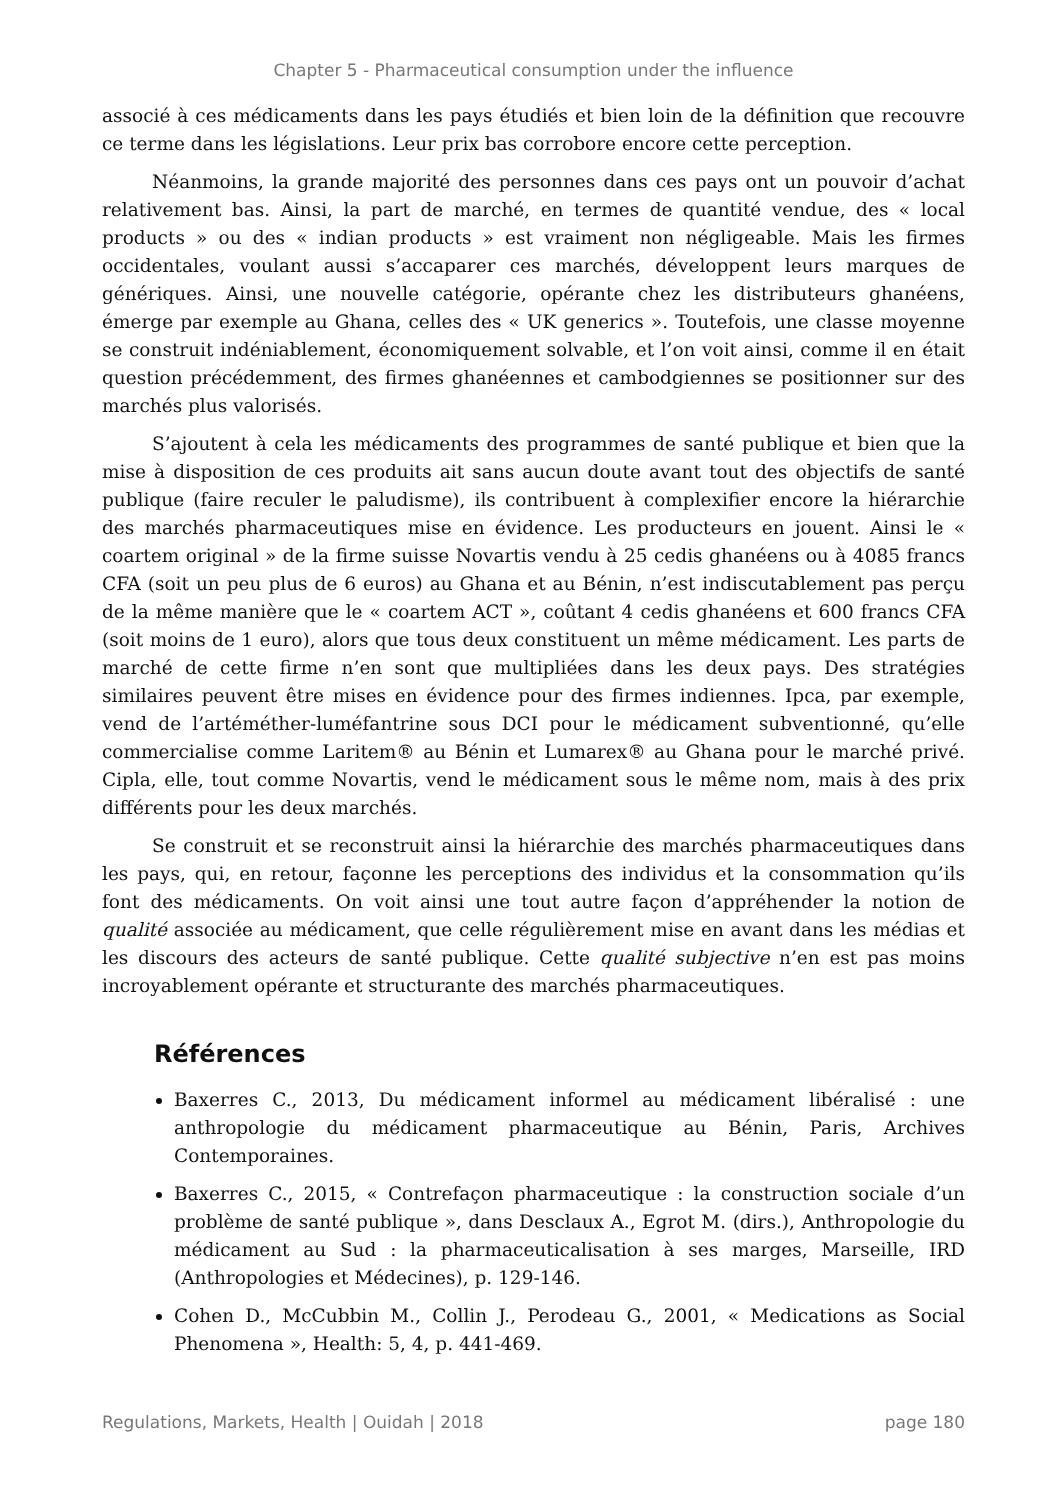Chapter 5 - Pharmaceutical consumption under the influence
associé à ces médicaments dans les pays étudiés et bien loin de la définition que recouvre ce terme dans les législations. Leur prix bas corrobore encore cette perception.
Néanmoins, la grande majorité des personnes dans ces pays ont un pouvoir d’achat relativement bas. Ainsi, la part de marché, en termes de quantité vendue, des « local products » ou des « indian products » est vraiment non négligeable. Mais les firmes occidentales, voulant aussi s’accaparer ces marchés, développent leurs marques de génériques. Ainsi, une nouvelle catégorie, opérante chez les distributeurs ghanéens, émerge par exemple au Ghana, celles des « UK generics ». Toutefois, une classe moyenne se construit indéniablement, économiquement solvable, et l’on voit ainsi, comme il en était question précédemment, des firmes ghanéennes et cambodgiennes se positionner sur des marchés plus valorisés.
S’ajoutent à cela les médicaments des programmes de santé publique et bien que la mise à disposition de ces produits ait sans aucun doute avant tout des objectifs de santé publique (faire reculer le paludisme), ils contribuent à complexifier encore la hiérarchie des marchés pharmaceutiques mise en évidence. Les producteurs en jouent. Ainsi le « coartem original » de la firme suisse Novartis vendu à 25 cedis ghanéens ou à 4085 francs CFA (soit un peu plus de 6 euros) au Ghana et au Bénin, n’est indiscutablement pas perçu de la même manière que le « coartem ACT », coûtant 4 cedis ghanéens et 600 francs CFA (soit moins de 1 euro), alors que tous deux constituent un même médicament. Les parts de marché de cette firme n’en sont que multipliées dans les deux pays. Des stratégies similaires peuvent être mises en évidence pour des firmes indiennes. Ipca, par exemple, vend de l’artéméther-luméfantrine sous DCI pour le médicament subventionné, qu’elle commercialise comme Laritem® au Bénin et Lumarex® au Ghana pour le marché privé. Cipla, elle, tout comme Novartis, vend le médicament sous le même nom, mais à des prix différents pour les deux marchés.
Se construit et se reconstruit ainsi la hiérarchie des marchés pharmaceutiques dans les pays, qui, en retour, façonne les perceptions des individus et la consommation qu’ils font des médicaments. On voit ainsi une tout autre façon d’appréhender la notion de qualité associée au médicament, que celle régulièrement mise en avant dans les médias et les discours des acteurs de santé publique. Cette qualité subjective n’en est pas moins incroyablement opérante et structurante des marchés pharmaceutiques.
Références
Baxerres C., 2013, Du médicament informel au médicament libéralisé : une anthropologie du médicament pharmaceutique au Bénin, Paris, Archives Contemporaines.
Baxerres C., 2015, « Contrefaçon pharmaceutique : la construction sociale d’un problème de santé publique », dans Desclaux A., Egrot M. (dirs.), Anthropologie du médicament au Sud : la pharmaceuticalisation à ses marges, Marseille, IRD (Anthropologies et Médecines), p. 129-146.
Cohen D., McCubbin M., Collin J., Perodeau G., 2001, « Medications as Social Phenomena », Health: 5, 4, p. 441-469.
Regulations, Markets, Health | Ouidah | 2018 page 180